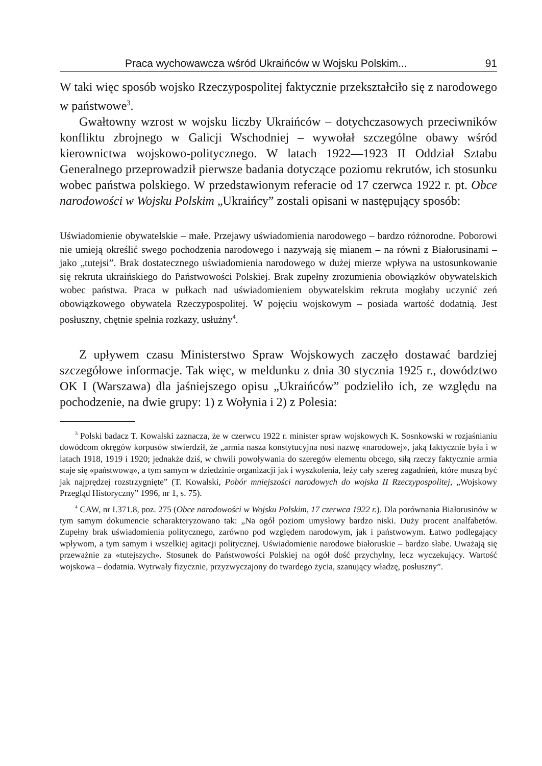Praca wychowawcza wśród Ukraińców w Wojsku Polskim... 91
W taki więc sposób wojsko Rzeczypospolitej faktycznie przekształciło się z narodowego w państwowe<sup>3</sup>.
Gwałtowny wzrost w wojsku liczby Ukraińców – dotychczasowych przeciwników konfliktu zbrojnego w Galicji Wschodniej – wywołał szczególne obawy wśród kierownictwa wojskowo-politycznego. W latach 1922––1923 II Oddział Sztabu Generalnego przeprowadził pierwsze badania dotyczące poziomu rekrutów, ich stosunku wobec państwa polskiego. W przedstawionym referacie od 17 czerwca 1922 r. pt. Obce narodowości w Wojsku Polskim „Ukraińcy” zostali opisani w następujący sposób:
Uświadomienie obywatelskie – małe. Przejawy uświadomienia narodowego – bardzo różnorodne. Poborowi nie umieją określić swego pochodzenia narodowego i nazywają się mianem – na równi z Białorusinami – jako „tutejsi”. Brak dostatecznego uświadomienia narodowego w dużej mierze wpływa na ustosunkowanie się rekruta ukraińskiego do Państwowości Polskiej. Brak zupełny zrozumienia obowiązków obywatelskich wobec państwa. Praca w pułkach nad uświadomieniem obywatelskim rekruta mogłaby uczynić zeń obowiązkowego obywatela Rzeczypospolitej. W pojęciu wojskowym – posiada wartość dodatnią. Jest posłuszny, chętnie spełnia rozkazy, usłużny<sup>4</sup>.
Z upływem czasu Ministerstwo Spraw Wojskowych zaczęło dostawać bardziej szczegółowe informacje. Tak więc, w meldunku z dnia 30 stycznia 1925 r., dowództwo OK I (Warszawa) dla jaśniejszego opisu „Ukraińców” podzieliło ich, ze względu na pochodzenie, na dwie grupy: 1) z Wołynia i 2) z Polesia:
<sup>3</sup> Polski badacz T. Kowalski zaznacza, że w czerwcu 1922 r. minister spraw wojskowych K. Sosnkowski w rozjaśnianiu dowódcom okręgów korpusów stwierdził, że „armia nasza konstytucyjna nosi nazwę «narodowej», jaką faktycznie była i w latach 1918, 1919 i 1920; jednakże dziś, w chwili powoływania do szeregów elementu obcego, siłą rzeczy faktycznie armia staje się «państwową», a tym samym w dziedzinie organizacji jak i wyszkolenia, leży cały szereg zagadnień, które muszą być jak najprędzej rozstrzygnięte” (T. Kowalski, Pobór mniejszości narodowych do wojska II Rzeczypospolitej, „Wojskowy Przegląd Historyczny” 1996, nr 1, s. 75).
<sup>4</sup> CAW, nr I.371.8, poz. 275 (Obce narodowości w Wojsku Polskim, 17 czerwca 1922 r.). Dla porównania Białorusinów w tym samym dokumencie scharakteryzowano tak: „Na ogół poziom umysłowy bardzo niski. Duży procent analfabetów. Zupełny brak uświadomienia politycznego, zarówno pod względem narodowym, jak i państwowym. Łatwo podlegający wpływom, a tym samym i wszelkiej agitacji politycznej. Uświadomienie narodowe białoruskie – bardzo słabe. Uważają się przeważnie za «tutejszych». Stosunek do Państwowości Polskiej na ogół dość przychylny, lecz wyczekujący. Wartość wojskowa – dodatnia. Wytrwały fizycznie, przyzwyczajony do twardego życia, szanujący władzę, posłuszny”.